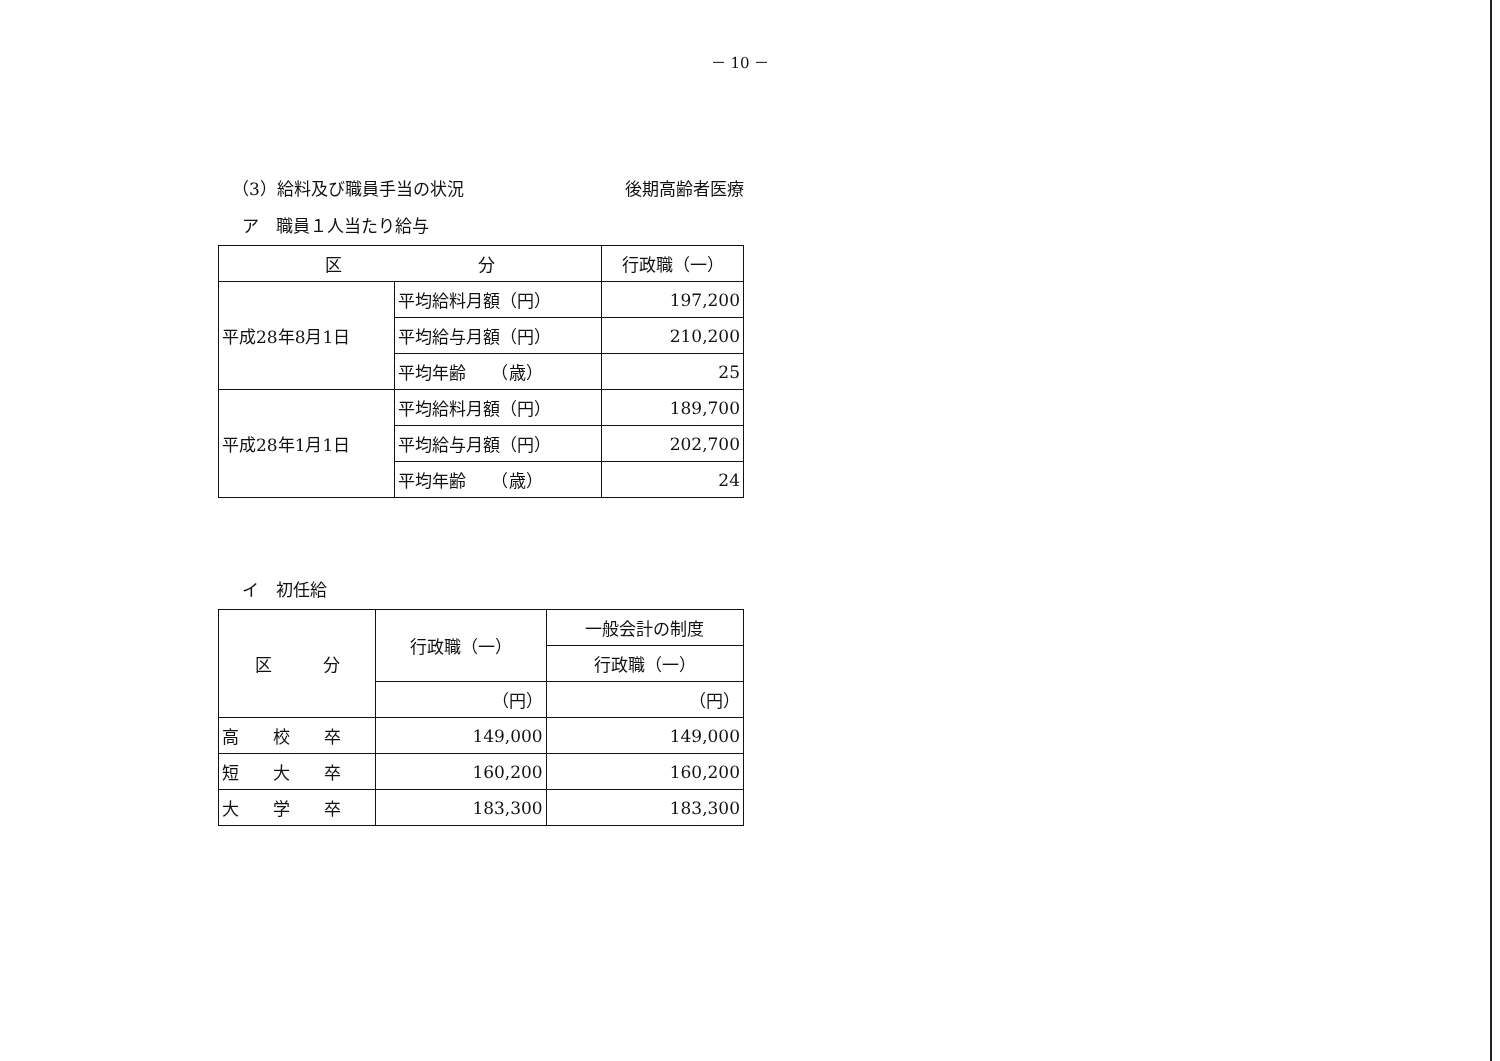－ 10 －
（3）給料及び職員手当の状況 後期高齢者医療
ア　職員１人当たり給与
| 区 分 | | 行政職（一） |
| --- | --- | --- |
| 平成28年8月1日 | 平均給料月額（円） | 197,200 |
| | 平均給与月額（円） | 210,200 |
| | 平均年齢 （歳） | 25 |
| 平成28年1月1日 | 平均給料月額（円） | 189,700 |
| | 平均給与月額（円） | 202,700 |
| | 平均年齢 （歳） | 24 |
イ　初任給
| 区 分 | 行政職（一） | 一般会計の制度 |
| --- | --- | --- |
| | | 行政職（一） |
| | （円） | （円） |
| 高 校 卒 | 149,000 | 149,000 |
| 短 大 卒 | 160,200 | 160,200 |
| 大 学 卒 | 183,300 | 183,300 |